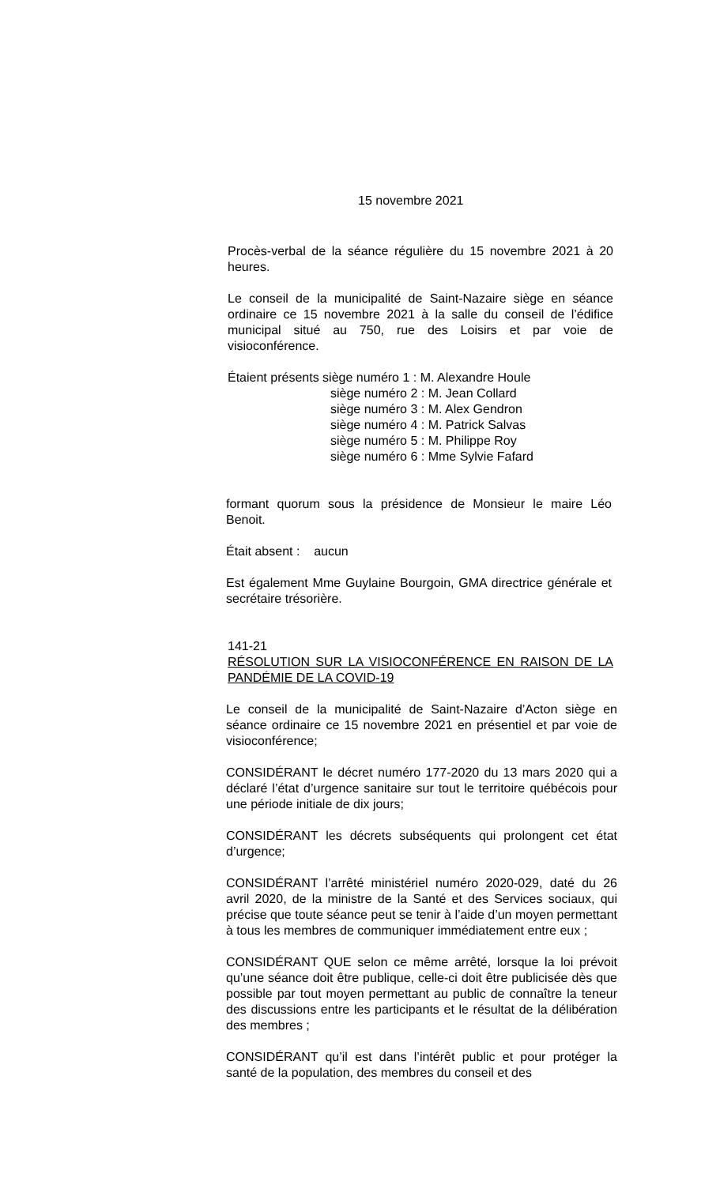15 novembre 2021
Procès-verbal de la séance régulière du 15 novembre 2021 à 20 heures.
Le conseil de la municipalité de Saint-Nazaire siège en séance ordinaire ce 15 novembre 2021 à la salle du conseil de l’édifice municipal situé au 750, rue des Loisirs et par voie de visioconférence.
Étaient présents siège numéro 1 : M. Alexandre Houle
siège numéro 2 : M. Jean Collard
siège numéro 3 : M. Alex Gendron
siège numéro 4 : M. Patrick Salvas
siège numéro 5 : M. Philippe Roy
siège numéro 6 : Mme Sylvie Fafard
formant quorum sous la présidence de Monsieur le maire Léo Benoit.
Était absent : aucun
Est également Mme Guylaine Bourgoin, GMA directrice générale et secrétaire trésorière.
141-21
RÉSOLUTION SUR LA VISIOCONFÉRENCE EN RAISON DE LA PANDÉMIE DE LA COVID-19
Le conseil de la municipalité de Saint-Nazaire d’Acton siège en séance ordinaire ce 15 novembre 2021 en présentiel et par voie de visioconférence;
CONSIDÉRANT le décret numéro 177-2020 du 13 mars 2020 qui a déclaré l’état d’urgence sanitaire sur tout le territoire québécois pour une période initiale de dix jours;
CONSIDÉRANT les décrets subséquents qui prolongent cet état d’urgence;
CONSIDÉRANT l’arrêté ministériel numéro 2020-029, daté du 26 avril 2020, de la ministre de la Santé et des Services sociaux, qui précise que toute séance peut se tenir à l’aide d’un moyen permettant à tous les membres de communiquer immédiatement entre eux ;
CONSIDÉRANT QUE selon ce même arrêté, lorsque la loi prévoit qu’une séance doit être publique, celle-ci doit être publicisée dès que possible par tout moyen permettant au public de connaître la teneur des discussions entre les participants et le résultat de la délibération des membres ;
CONSIDÉRANT qu’il est dans l’intérêt public et pour protéger la santé de la population, des membres du conseil et des